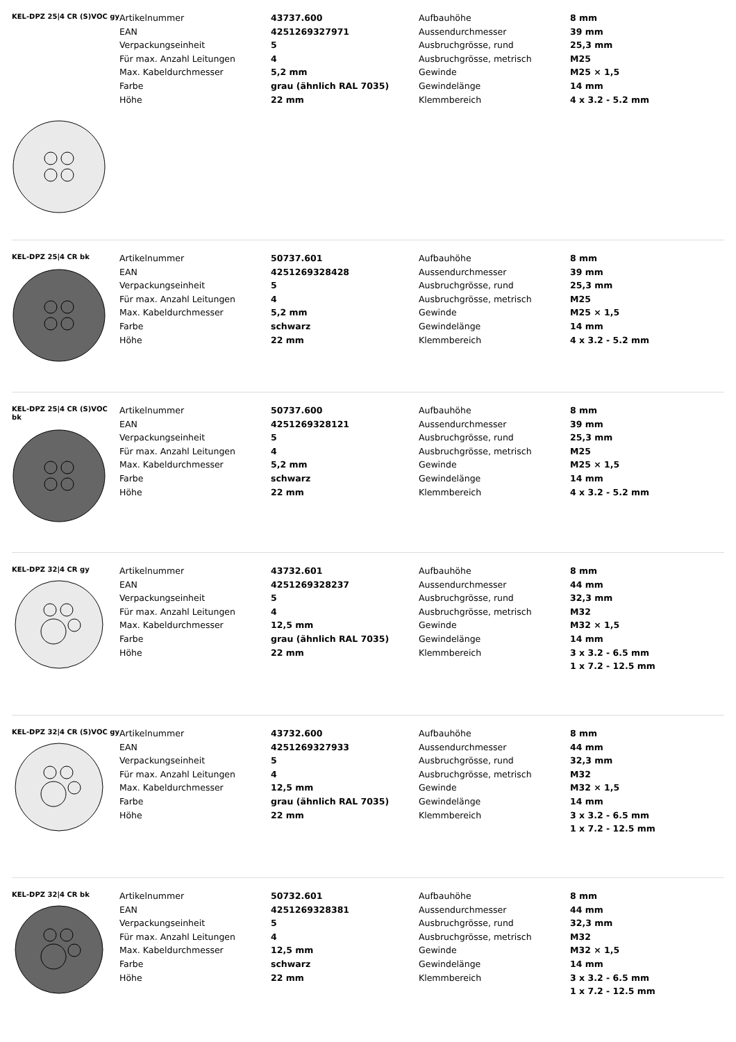KEL-DPZ 25|4 CR (S)VOC gy
| Artikelnummer | 43737.600 | Aufbauhöhe | 8 mm |
| EAN | 4251269327971 | Aussendurchmesser | 39 mm |
| Verpackungseinheit | 5 | Ausbruchgrösse, rund | 25,3 mm |
| Für max. Anzahl Leitungen | 4 | Ausbruchgrösse, metrisch | M25 |
| Max. Kabeldurchmesser | 5,2 mm | Gewinde | M25 × 1,5 |
| Farbe | grau (ähnlich RAL 7035) | Gewindelänge | 14 mm |
| Höhe | 22 mm | Klemmbereich | 4 x 3.2 - 5.2 mm |
KEL-DPZ 25|4 CR bk
| Artikelnummer | 50737.601 | Aufbauhöhe | 8 mm |
| EAN | 4251269328428 | Aussendurchmesser | 39 mm |
| Verpackungseinheit | 5 | Ausbruchgrösse, rund | 25,3 mm |
| Für max. Anzahl Leitungen | 4 | Ausbruchgrösse, metrisch | M25 |
| Max. Kabeldurchmesser | 5,2 mm | Gewinde | M25 × 1,5 |
| Farbe | schwarz | Gewindelänge | 14 mm |
| Höhe | 22 mm | Klemmbereich | 4 x 3.2 - 5.2 mm |
KEL-DPZ 25|4 CR (S)VOC bk
| Artikelnummer | 50737.600 | Aufbauhöhe | 8 mm |
| EAN | 4251269328121 | Aussendurchmesser | 39 mm |
| Verpackungseinheit | 5 | Ausbruchgrösse, rund | 25,3 mm |
| Für max. Anzahl Leitungen | 4 | Ausbruchgrösse, metrisch | M25 |
| Max. Kabeldurchmesser | 5,2 mm | Gewinde | M25 × 1,5 |
| Farbe | schwarz | Gewindelänge | 14 mm |
| Höhe | 22 mm | Klemmbereich | 4 x 3.2 - 5.2 mm |
KEL-DPZ 32|4 CR gy
| Artikelnummer | 43732.601 | Aufbauhöhe | 8 mm |
| EAN | 4251269328237 | Aussendurchmesser | 44 mm |
| Verpackungseinheit | 5 | Ausbruchgrösse, rund | 32,3 mm |
| Für max. Anzahl Leitungen | 4 | Ausbruchgrösse, metrisch | M32 |
| Max. Kabeldurchmesser | 12,5 mm | Gewinde | M32 × 1,5 |
| Farbe | grau (ähnlich RAL 7035) | Gewindelänge | 14 mm |
| Höhe | 22 mm | Klemmbereich | 3 x 3.2 - 6.5 mm |
| | | | 1 x 7.2 - 12.5 mm |
KEL-DPZ 32|4 CR (S)VOC gy
| Artikelnummer | 43732.600 | Aufbauhöhe | 8 mm |
| EAN | 4251269327933 | Aussendurchmesser | 44 mm |
| Verpackungseinheit | 5 | Ausbruchgrösse, rund | 32,3 mm |
| Für max. Anzahl Leitungen | 4 | Ausbruchgrösse, metrisch | M32 |
| Max. Kabeldurchmesser | 12,5 mm | Gewinde | M32 × 1,5 |
| Farbe | grau (ähnlich RAL 7035) | Gewindelänge | 14 mm |
| Höhe | 22 mm | Klemmbereich | 3 x 3.2 - 6.5 mm |
| | | | 1 x 7.2 - 12.5 mm |
KEL-DPZ 32|4 CR bk
| Artikelnummer | 50732.601 | Aufbauhöhe | 8 mm |
| EAN | 4251269328381 | Aussendurchmesser | 44 mm |
| Verpackungseinheit | 5 | Ausbruchgrösse, rund | 32,3 mm |
| Für max. Anzahl Leitungen | 4 | Ausbruchgrösse, metrisch | M32 |
| Max. Kabeldurchmesser | 12,5 mm | Gewinde | M32 × 1,5 |
| Farbe | schwarz | Gewindelänge | 14 mm |
| Höhe | 22 mm | Klemmbereich | 3 x 3.2 - 6.5 mm |
| | | | 1 x 7.2 - 12.5 mm |